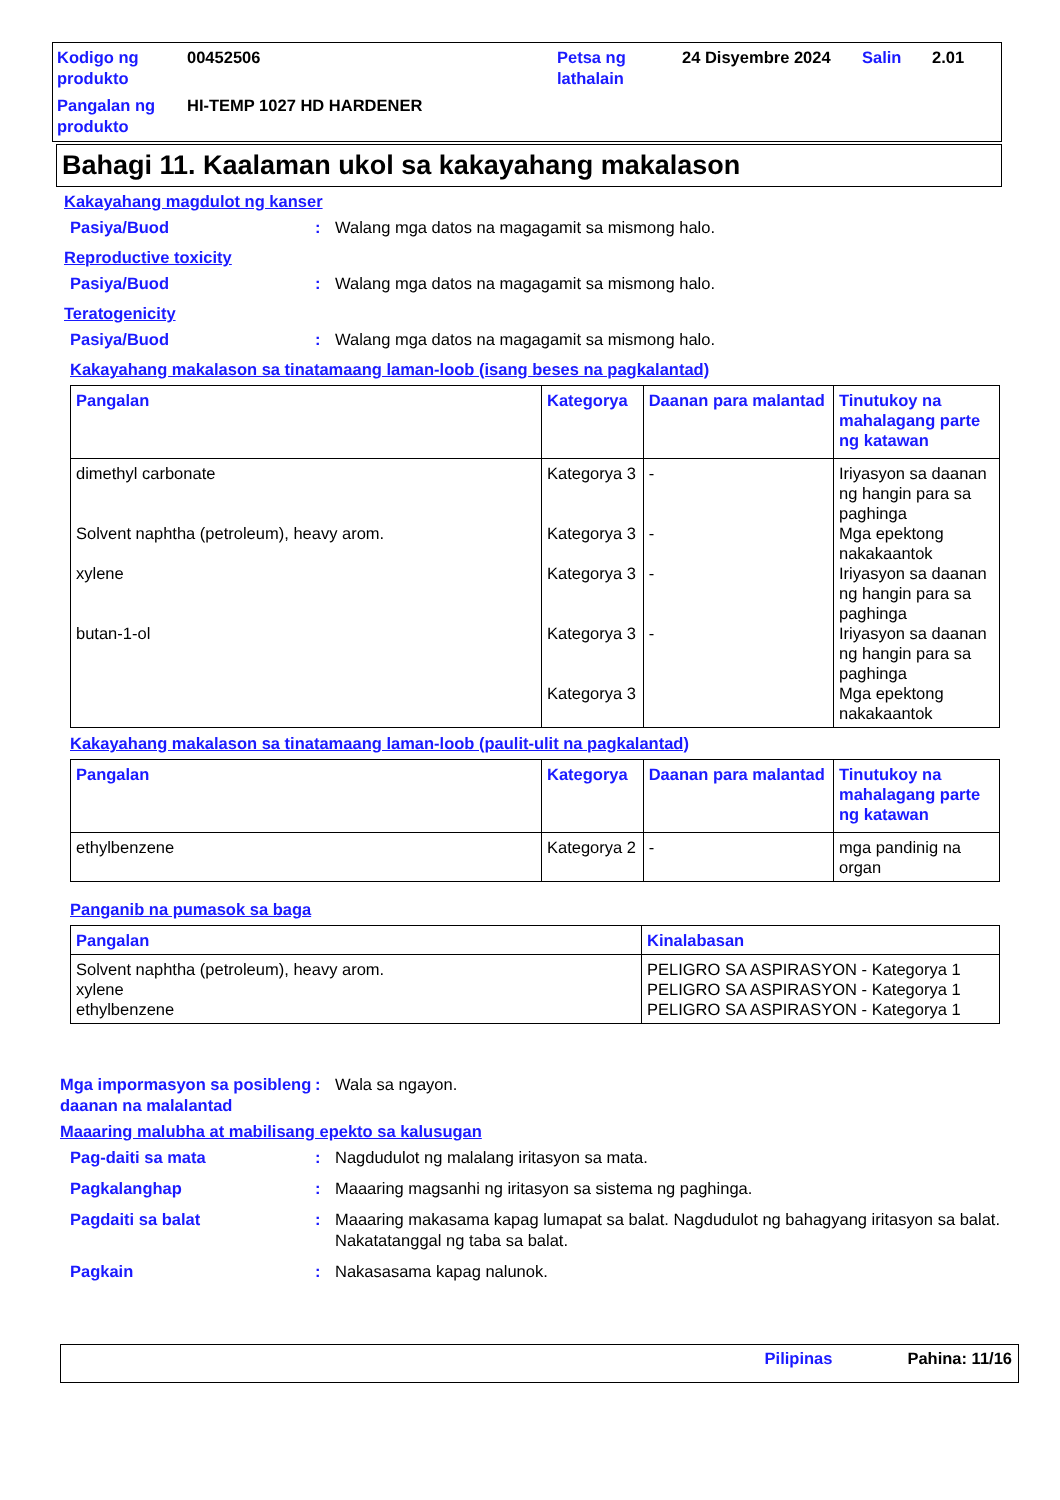Kodigo ng produkto 00452506 Petsa ng lathalain 24 Disyembre 2024 Salin 2.01 Pangalan ng produkto HI-TEMP 1027 HD HARDENER
Bahagi 11. Kaalaman ukol sa kakayahang makalason
Kakayahang magdulot ng kanser
Pasiya/Buod: Walang mga datos na magagamit sa mismong halo.
Reproductive toxicity
Pasiya/Buod: Walang mga datos na magagamit sa mismong halo.
Teratogenicity
Pasiya/Buod: Walang mga datos na magagamit sa mismong halo.
Kakayahang makalason sa tinatamaang laman-loob (isang beses na pagkalantad)
| Pangalan | Kategorya | Daanan para malantad | Tinutukoy na mahalagang parte ng katawan |
| --- | --- | --- | --- |
| dimethyl carbonate Solvent naphtha (petroleum), heavy arom. xylene butan-1-ol | Kategorya 3 Kategorya 3 Kategorya 3 Kategorya 3 Kategorya 3 | - - - - | Iriyasyon sa daanan ng hangin para sa paghinga Mga epektong nakakaantok Iriyasyon sa daanan ng hangin para sa paghinga Iriyasyon sa daanan ng hangin para sa paghinga Mga epektong nakakaantok |
Kakayahang makalason sa tinatamaang laman-loob (paulit-ulit na pagkalantad)
| Pangalan | Kategorya | Daanan para malantad | Tinutukoy na mahalagang parte ng katawan |
| --- | --- | --- | --- |
| ethylbenzene | Kategorya 2 | - | mga pandinig na organ |
Panganib na pumasok sa baga
| Pangalan | Kinalabasan |
| --- | --- |
| Solvent naphtha (petroleum), heavy arom. xylene ethylbenzene | PELIGRO SA ASPIRASYON - Kategorya 1 PELIGRO SA ASPIRASYON - Kategorya 1 PELIGRO SA ASPIRASYON - Kategorya 1 |
Mga impormasyon sa posibleng daanan na malalantad: Wala sa ngayon.
Maaaring malubha at mabilisang epekto sa kalusugan
Pag-daiti sa mata: Nagdudulot ng malalang iritasyon sa mata.
Pagkalanghap: Maaaring magsanhi ng iritasyon sa sistema ng paghinga.
Pagdaiti sa balat: Maaaring makasama kapag lumapat sa balat. Nagdudulot ng bahagyang iritasyon sa balat. Nakatatanggal ng taba sa balat.
Pagkain: Nakasasama kapag nalunok.
Pilipinas Pahina: 11/16